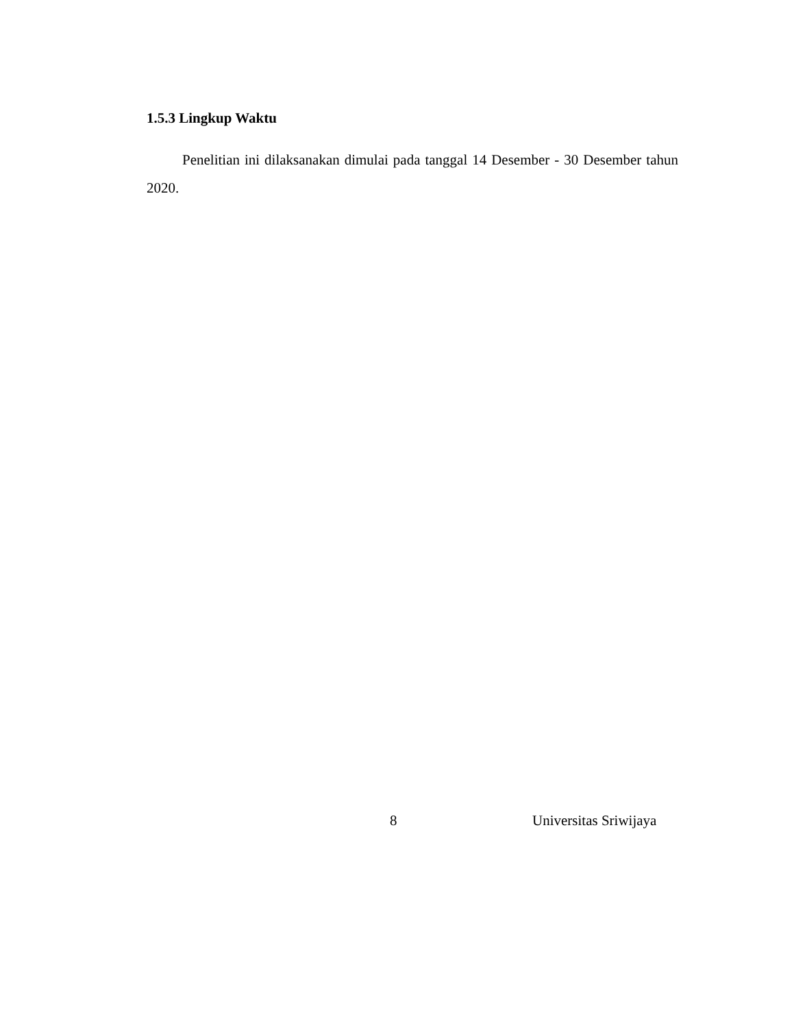1.5.3 Lingkup Waktu
Penelitian ini dilaksanakan dimulai pada tanggal 14 Desember - 30 Desember tahun 2020.
8 Universitas Sriwijaya